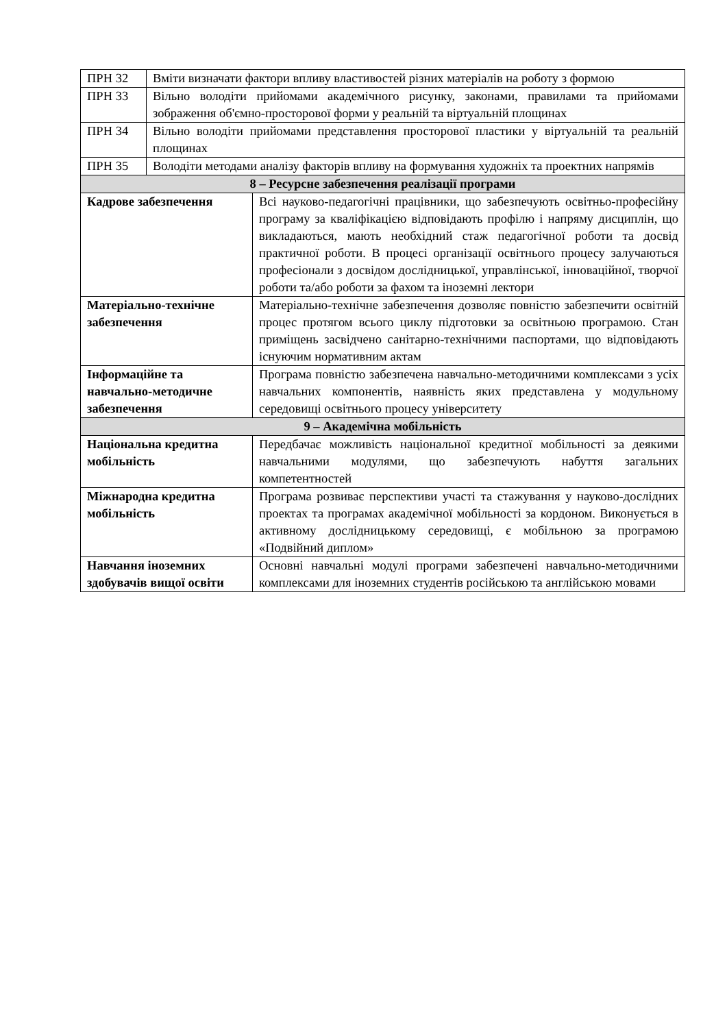| ПРН 32 | Вміти визначати фактори впливу властивостей різних матеріалів на роботу з формою | |
| ПРН 33 | Вільно володіти прийомами академічного рисунку, законами, правилами та прийомами зображення об'ємно-просторової форми у реальній та віртуальній площинах | |
| ПРН 34 | Вільно володіти прийомами представлення просторової пластики у віртуальній та реальній площинах | |
| ПРН 35 | Володіти методами аналізу факторів впливу на формування художніх та проектних напрямів | |
| 8 – Ресурсне забезпечення реалізації програми | | |
| Кадрове забезпечення | | Всі науково-педагогічні працівники, що забезпечують освітньо-професійну програму за кваліфікацією відповідають профілю і напряму дисциплін, що викладаються, мають необхідний стаж педагогічної роботи та досвід практичної роботи. В процесі організації освітнього процесу залучаються професіонали з досвідом дослідницької, управлінської, інноваційної, творчої роботи та/або роботи за фахом та іноземні лектори |
| Матеріально-технічне забезпечення | | Матеріально-технічне забезпечення дозволяє повністю забезпечити освітній процес протягом всього циклу підготовки за освітньою програмою. Стан приміщень засвідчено санітарно-технічними паспортами, що відповідають існуючим нормативним актам |
| Інформаційне та навчально-методичне забезпечення | | Програма повністю забезпечена навчально-методичними комплексами з усіх навчальних компонентів, наявність яких представлена у модульному середовищі освітнього процесу університету |
| 9 – Академічна мобільність | | |
| Національна кредитна мобільність | | Передбачає можливість національної кредитної мобільності за деякими навчальними модулями, що забезпечують набуття загальних компетентностей |
| Міжнародна кредитна мобільність | | Програма розвиває перспективи участі та стажування у науково-дослідних проектах та програмах академічної мобільності за кордоном. Виконується в активному дослідницькому середовищі, є мобільною за програмою «Подвійний диплом» |
| Навчання іноземних здобувачів вищої освіти | | Основні навчальні модулі програми забезпечені навчально-методичними комплексами для іноземних студентів російською та англійською мовами |